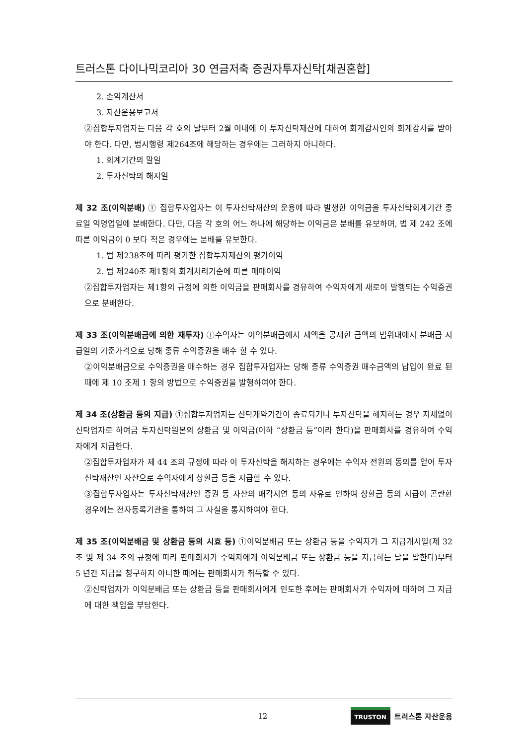트러스톤 다이나믹코리아 30 연금저축 증권자투자신탁[채권혼합]
2. 손익계산서
3. 자산운용보고서
②집합투자업자는 다음 각 호의 날부터 2월 이내에 이 투자신탁재산에 대하여 회계감사인의 회계감사를 받아야 한다. 다만, 법시행령 제264조에 해당하는 경우에는 그러하지 아니하다.
1. 회계기간의 말일
2. 투자신탁의 해지일
제 32 조(이익분배) ① 집합투자업자는 이 투자신탁재산의 운용에 따라 발생한 이익금을 투자신탁회계기간 종료일 익영업일에 분배한다. 다만, 다음 각 호의 어느 하나에 해당하는 이익금은 분배를 유보하며, 법 제 242 조에 따른 이익금이 0 보다 적은 경우에는 분배를 유보한다.
1. 법 제238조에 따라 평가한 집합투자재산의 평가이익
2. 법 제240조 제1항의 회계처리기준에 따른 매매이익
②집합투자업자는 제1항의 규정에 의한 이익금을 판매회사를 경유하여 수익자에게 새로이 발행되는 수익증권으로 분배한다.
제 33 조(이익분배금에 의한 재투자) ①수익자는 이익분배금에서 세액을 공제한 금액의 범위내에서 분배금 지급일의 기준가격으로 당해 종류 수익증권을 매수 할 수 있다.
②이익분배금으로 수익증권을 매수하는 경우 집합투자업자는 당해 종류 수익증권 매수금액의 납입이 완료 된 때에 제 10 조제 1 항의 방법으로 수익증권을 발행하여야 한다.
제 34 조(상환금 등의 지급) ①집합투자업자는 신탁계약기간이 종료되거나 투자신탁을 해지하는 경우 지체없이 신탁업자로 하여금 투자신탁원본의 상환금 및 이익금(이하 “상환금 등”이라 한다)을 판매회사를 경유하여 수익자에게 지급한다.
②집합투자업자가 제 44 조의 규정에 따라 이 투자신탁을 해지하는 경우에는 수익자 전원의 동의를 얻어 투자신탁재산인 자산으로 수익자에게 상환금 등을 지급할 수 있다.
③집합투자업자는 투자신탁재산인 증권 등 자산의 매각지연 등의 사유로 인하여 상환금 등의 지급이 곤란한 경우에는 전자등록기관을 통하여 그 사실을 통지하여야 한다.
제 35 조(이익분배금 및 상환금 등의 시효 등) ①이익분배금 또는 상환금 등을 수익자가 그 지급개시일(제 32 조 및 제 34 조의 규정에 따라 판매회사가 수익자에게 이익분배금 또는 상환금 등을 지급하는 날을 말한다)부터 5 년간 지급을 청구하지 아니한 때에는 판매회사가 취득할 수 있다.
②신탁업자가 이익분배금 또는 상환금 등을 판매회사에게 인도한 후에는 판매회사가 수익자에 대하여 그 지급에 대한 책임을 부담한다.
12 TRUSTON 트러스톤 자산운용